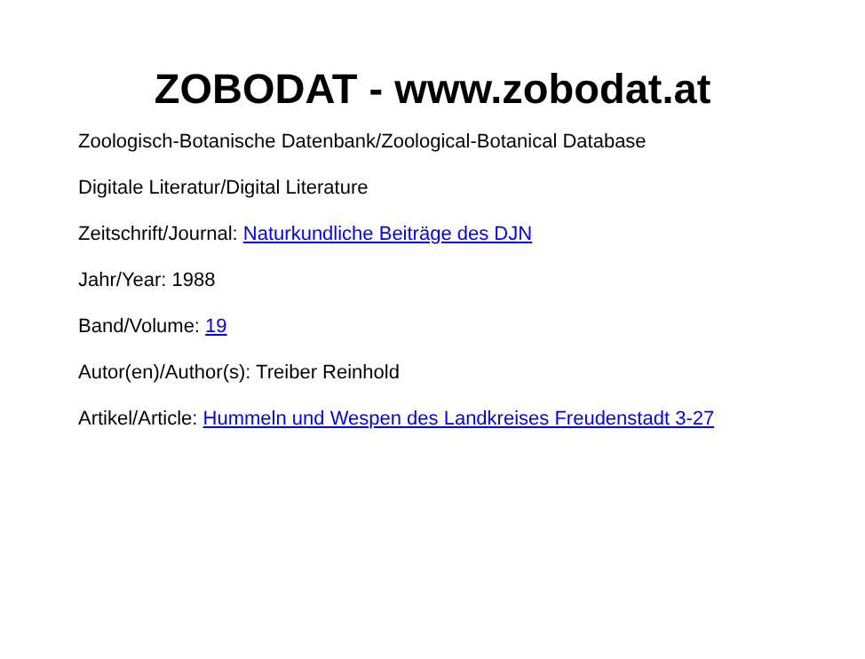ZOBODAT - www.zobodat.at
Zoologisch-Botanische Datenbank/Zoological-Botanical Database
Digitale Literatur/Digital Literature
Zeitschrift/Journal: Naturkundliche Beiträge des DJN
Jahr/Year: 1988
Band/Volume: 19
Autor(en)/Author(s): Treiber Reinhold
Artikel/Article: Hummeln und Wespen des Landkreises Freudenstadt 3-27